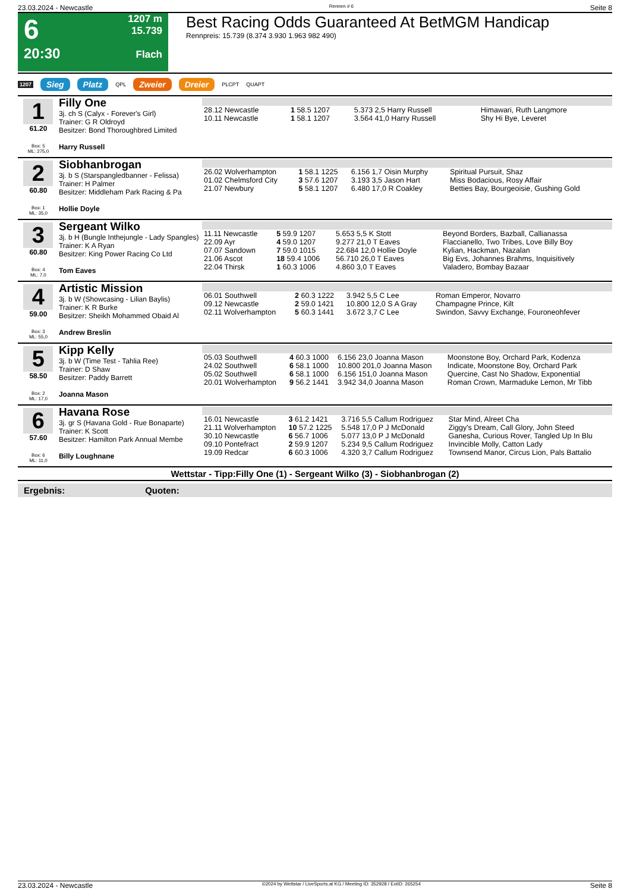23.03.2024 - Newcastle Rennen # 6 Seite 8
6
20:30
1207 m
15.739
Flach
Best Racing Odds Guaranteed At BetMGM Handicap
Rennpreis: 15.739 (8.374 3.930 1.963 982 490)
1207 Sieg Platz QPL Zweier Dreier PLCPT QUAPT
1
61.20
Box: 5
ML: 275,0
Filly One
3j. ch S (Calyx - Forever's Girl)
Trainer: G R Oldroyd
Besitzer: Bond Thoroughbred Limited
Harry Russell
| 28.12 Newcastle | 1 58.5 1207 | 5.373 2,5 Harry Russell | Himawari, Ruth Langmore |
| 10.11 Newcastle | 1 58.1 1207 | 3.564 41,0 Harry Russell | Shy Hi Bye, Leveret |
2
60.80
Box: 1
ML: 35,0
Siobhanbrogan
3j. b S (Starspangledbanner - Felissa)
Trainer: H Palmer
Besitzer: Middleham Park Racing & Pa
Hollie Doyle
| 26.02 Wolverhampton | 1 58.1 1225 | 6.156 1,7 Oisin Murphy | Spiritual Pursuit, Shaz |
| 01.02 Chelmsford City | 3 57.6 1207 | 3.193 3,5 Jason Hart | Miss Bodacious, Rosy Affair |
| 21.07 Newbury | 5 58.1 1207 | 6.480 17,0 R Coakley | Betties Bay, Bourgeoisie, Gushing Gold |
3
60.80
Box: 4
ML: 7,0
Sergeant Wilko
3j. b H (Bungle Inthejungle - Lady Spangles)
Trainer: K A Ryan
Besitzer: King Power Racing Co Ltd
Tom Eaves
| 11.11 Newcastle | 5 59.9 1207 | 5.653 5,5 K Stott | Beyond Borders, Bazball, Callianassa |
| 22.09 Ayr | 4 59.0 1207 | 9.277 21,0 T Eaves | Flaccianello, Two Tribes, Love Billy Boy |
| 07.07 Sandown | 7 59.0 1015 | 22.684 12,0 Hollie Doyle | Kylian, Hackman, Nazalan |
| 21.06 Ascot | 18 59.4 1006 | 56.710 26,0 T Eaves | Big Evs, Johannes Brahms, Inquisitively |
| 22.04 Thirsk | 1 60.3 1006 | 4.860 3,0 T Eaves | Valadero, Bombay Bazaar |
4
59.00
Box: 3
ML: 55,0
Artistic Mission
3j. b W (Showcasing - Lilian Baylis)
Trainer: K R Burke
Besitzer: Sheikh Mohammed Obaid Al
Andrew Breslin
| 06.01 Southwell | 2 60.3 1222 | 3.942 5,5 C Lee | Roman Emperor, Novarro |
| 09.12 Newcastle | 2 59.0 1421 | 10.800 12,0 S A Gray | Champagne Prince, Kilt |
| 02.11 Wolverhampton | 5 60.3 1441 | 3.672 3,7 C Lee | Swindon, Savvy Exchange, Fouroneohfever |
5
58.50
Box: 2
ML: 17,0
Kipp Kelly
3j. b W (Time Test - Tahlia Ree)
Trainer: D Shaw
Besitzer: Paddy Barrett
Joanna Mason
| 05.03 Southwell | 4 60.3 1000 | 6.156 23,0 Joanna Mason | Moonstone Boy, Orchard Park, Kodenza |
| 24.02 Southwell | 6 58.1 1000 | 10.800 201,0 Joanna Mason | Indicate, Moonstone Boy, Orchard Park |
| 05.02 Southwell | 6 58.1 1000 | 6.156 151,0 Joanna Mason | Quercine, Cast No Shadow, Exponential |
| 20.01 Wolverhampton | 9 56.2 1441 | 3.942 34,0 Joanna Mason | Roman Crown, Marmaduke Lemon, Mr Tibb |
6
57.60
Box: 6
ML: 11,0
Havana Rose
3j. gr S (Havana Gold - Rue Bonaparte)
Trainer: K Scott
Besitzer: Hamilton Park Annual Membe
Billy Loughnane
| 16.01 Newcastle | 3 61.2 1421 | 3.716 5,5 Callum Rodriguez | Star Mind, Alreet Cha |
| 21.11 Wolverhampton | 10 57.2 1225 | 5.548 17,0 P J McDonald | Ziggy's Dream, Call Glory, John Steed |
| 30.10 Newcastle | 6 56.7 1006 | 5.077 13,0 P J McDonald | Ganesha, Curious Rover, Tangled Up In Blu |
| 09.10 Pontefract | 2 59.9 1207 | 5.234 9,5 Callum Rodriguez | Invincible Molly, Catton Lady |
| 19.09 Redcar | 6 60.3 1006 | 4.320 3,7 Callum Rodriguez | Townsend Manor, Circus Lion, Pals Battalio |
Wettstar - Tipp:Filly One (1) - Sergeant Wilko (3) - Siobhanbrogan (2)
Ergebnis: Quoten:
23.03.2024 - Newcastle ©2024 by Wettstar / LiveSports.at KG / Meeting ID: 352928 / ExtID: 265254 Seite 8